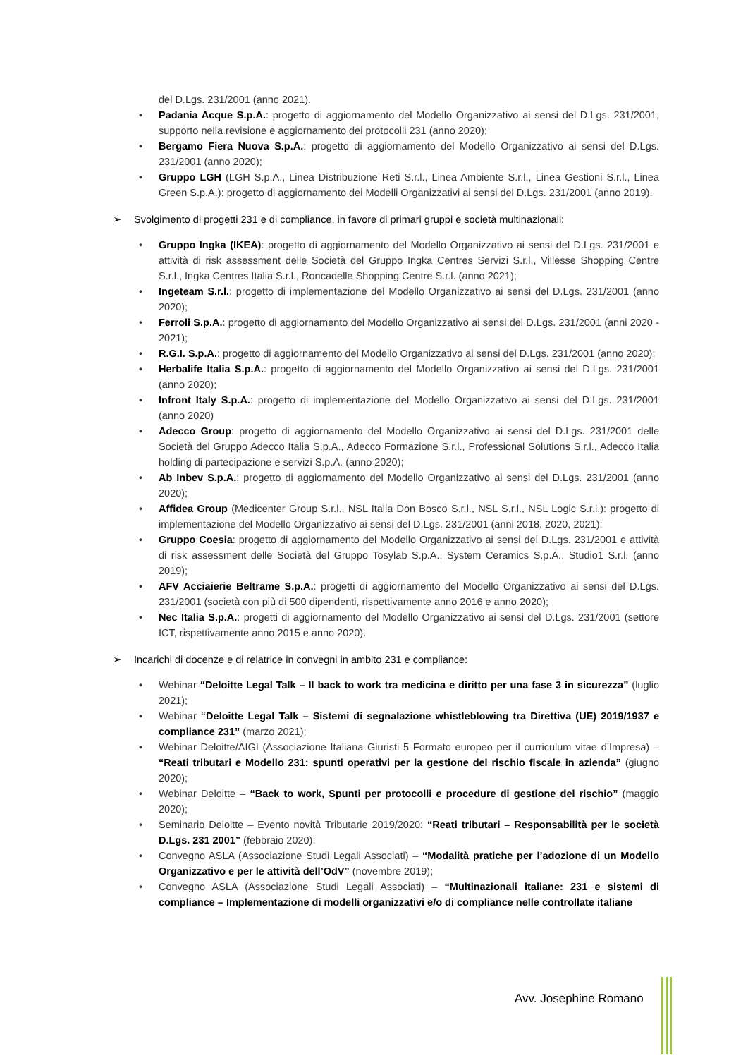del D.Lgs. 231/2001 (anno 2021).
• Padania Acque S.p.A.: progetto di aggiornamento del Modello Organizzativo ai sensi del D.Lgs. 231/2001, supporto nella revisione e aggiornamento dei protocolli 231 (anno 2020);
• Bergamo Fiera Nuova S.p.A.: progetto di aggiornamento del Modello Organizzativo ai sensi del D.Lgs. 231/2001 (anno 2020);
• Gruppo LGH (LGH S.p.A., Linea Distribuzione Reti S.r.l., Linea Ambiente S.r.l., Linea Gestioni S.r.l., Linea Green S.p.A.): progetto di aggiornamento dei Modelli Organizzativi ai sensi del D.Lgs. 231/2001 (anno 2019).
➢ Svolgimento di progetti 231 e di compliance, in favore di primari gruppi e società multinazionali:
• Gruppo Ingka (IKEA): progetto di aggiornamento del Modello Organizzativo ai sensi del D.Lgs. 231/2001 e attività di risk assessment delle Società del Gruppo Ingka Centres Servizi S.r.l., Villesse Shopping Centre S.r.l., Ingka Centres Italia S.r.l., Roncadelle Shopping Centre S.r.l. (anno 2021);
• Ingeteam S.r.l.: progetto di implementazione del Modello Organizzativo ai sensi del D.Lgs. 231/2001 (anno 2020);
• Ferroli S.p.A.: progetto di aggiornamento del Modello Organizzativo ai sensi del D.Lgs. 231/2001 (anni 2020 - 2021);
• R.G.I. S.p.A.: progetto di aggiornamento del Modello Organizzativo ai sensi del D.Lgs. 231/2001 (anno 2020);
• Herbalife Italia S.p.A.: progetto di aggiornamento del Modello Organizzativo ai sensi del D.Lgs. 231/2001 (anno 2020);
• Infront Italy S.p.A.: progetto di implementazione del Modello Organizzativo ai sensi del D.Lgs. 231/2001 (anno 2020)
• Adecco Group: progetto di aggiornamento del Modello Organizzativo ai sensi del D.Lgs. 231/2001 delle Società del Gruppo Adecco Italia S.p.A., Adecco Formazione S.r.l., Professional Solutions S.r.l., Adecco Italia holding di partecipazione e servizi S.p.A. (anno 2020);
• Ab Inbev S.p.A.: progetto di aggiornamento del Modello Organizzativo ai sensi del D.Lgs. 231/2001 (anno 2020);
• Affidea Group (Medicenter Group S.r.l., NSL Italia Don Bosco S.r.l., NSL S.r.l., NSL Logic S.r.l.): progetto di implementazione del Modello Organizzativo ai sensi del D.Lgs. 231/2001 (anni 2018, 2020, 2021);
• Gruppo Coesia: progetto di aggiornamento del Modello Organizzativo ai sensi del D.Lgs. 231/2001 e attività di risk assessment delle Società del Gruppo Tosylab S.p.A., System Ceramics S.p.A., Studio1 S.r.l. (anno 2019);
• AFV Acciaierie Beltrame S.p.A.: progetti di aggiornamento del Modello Organizzativo ai sensi del D.Lgs. 231/2001 (società con più di 500 dipendenti, rispettivamente anno 2016 e anno 2020);
• Nec Italia S.p.A.: progetti di aggiornamento del Modello Organizzativo ai sensi del D.Lgs. 231/2001 (settore ICT, rispettivamente anno 2015 e anno 2020).
➢ Incarichi di docenze e di relatrice in convegni in ambito 231 e compliance:
• Webinar “Deloitte Legal Talk – Il back to work tra medicina e diritto per una fase 3 in sicurezza” (luglio 2021);
• Webinar “Deloitte Legal Talk – Sistemi di segnalazione whistleblowing tra Direttiva (UE) 2019/1937 e compliance 231” (marzo 2021);
• Webinar Deloitte/AIGI (Associazione Italiana Giuristi 5 Formato europeo per il curriculum vitae d’Impresa) – “Reati tributari e Modello 231: spunti operativi per la gestione del rischio fiscale in azienda” (giugno 2020);
• Webinar Deloitte – “Back to work, Spunti per protocolli e procedure di gestione del rischio” (maggio 2020);
• Seminario Deloitte – Evento novità Tributarie 2019/2020: “Reati tributari – Responsabilità per le società D.Lgs. 231 2001” (febbraio 2020);
• Convegno ASLA (Associazione Studi Legali Associati) – “Modalità pratiche per l’adozione di un Modello Organizzativo e per le attività dell’OdV” (novembre 2019);
• Convegno ASLA (Associazione Studi Legali Associati) – “Multinazionali italiane: 231 e sistemi di compliance – Implementazione di modelli organizzativi e/o di compliance nelle controllate italiane
Avv. Josephine Romano